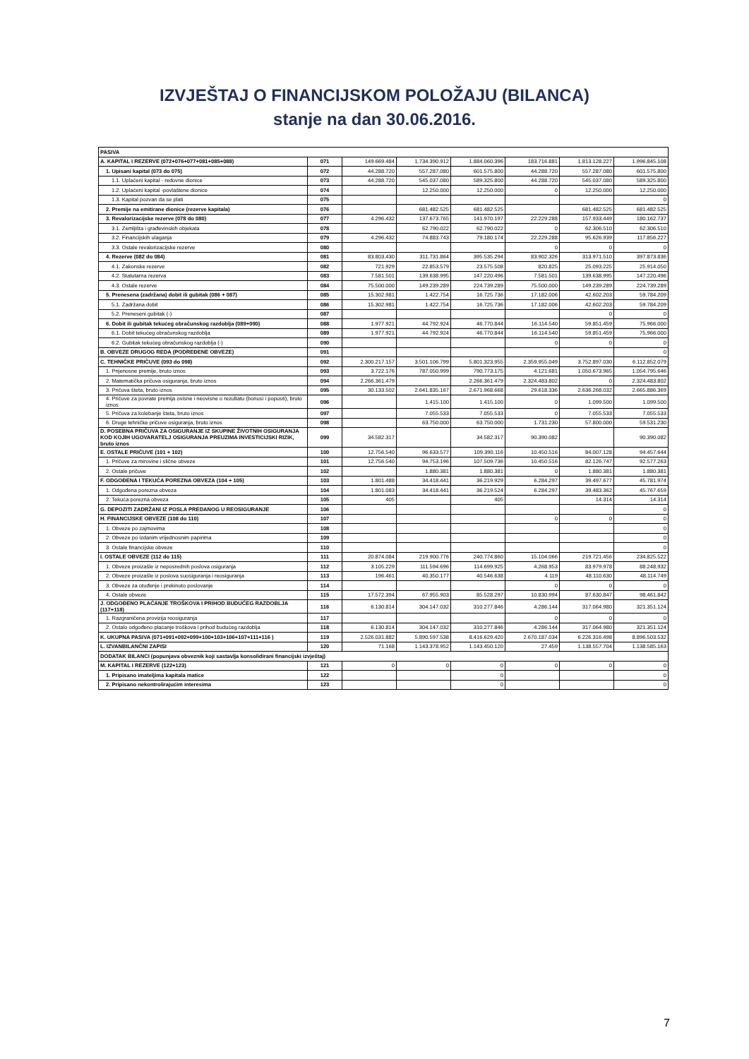IZVJEŠTAJ O FINANCIJSKOM POLOŽAJU (BILANCA)
stanje na dan 30.06.2016.
| PASIVA | | | | | | | |
| A. KAPITAL I REZERVE (072+076+077+081+085+088) | 071 | 149.669.484 | 1.734.390.912 | 1.884.060.396 | 183.716.881 | 1.813.128.227 | 1.996.845.108 |
| 1. Upisani kapital (073 do 075) | 072 | 44.288.720 | 557.287.080 | 601.575.800 | 44.288.720 | 557.287.080 | 601.575.800 |
| 1.1. Uplaćeni kapital - redovne dionice | 073 | 44.288.720 | 545.037.080 | 589.325.800 | 44.288.720 | 545.037.080 | 589.325.800 |
| 1.2. Uplaćeni kapital -povlaštene dionice | 074 | | 12.250.000 | 12.250.000 | 0 | 12.250.000 | 12.250.000 |
| 1.3. Kapital pozvan da se plati | 075 | | | | | | 0 |
| 2. Premije na emitirane dionice (rezerve kapitala) | 076 | | 681.482.525 | 681.482.525 | | 681.482.525 | 681.482.525 |
| 3. Revalorizacijske rezerve (078 do 080) | 077 | 4.296.432 | 137.673.765 | 141.970.197 | 22.229.288 | 157.933.449 | 180.162.737 |
| 3.1. Zemljišta i građevinskih objekata | 078 | | 62.790.022 | 62.790.022 | 0 | 62.306.510 | 62.306.510 |
| 3.2. Financijskih ulaganja | 079 | 4.296.432 | 74.883.743 | 79.180.174 | 22.229.288 | 95.626.939 | 117.856.227 |
| 3.3. Ostale revalorizacijske rezerve | 080 | | | | 0 | 0 | 0 |
| 4. Rezerve (082 do 084) | 081 | 83.803.430 | 311.731.864 | 395.535.294 | 83.902.326 | 313.971.510 | 397.873.836 |
| 4.1. Zakonske rezerve | 082 | 721.929 | 22.853.579 | 23.575.508 | 820.825 | 25.093.225 | 25.914.050 |
| 4.2. Statutarna rezerva | 083 | 7.581.501 | 139.638.995 | 147.220.496 | 7.581.501 | 139.638.995 | 147.220.496 |
| 4.3. Ostale rezerve | 084 | 75.500.000 | 149.239.289 | 224.739.289 | 75.500.000 | 149.239.289 | 224.739.289 |
| 5. Prenesena (zadržana) dobit ili gubitak (086 + 087) | 085 | 15.302.981 | 1.422.754 | 16.725.736 | 17.182.006 | 42.602.203 | 59.784.209 |
| 5.1. Zadržana dobit | 086 | 15.302.981 | 1.422.754 | 16.725.736 | 17.182.006 | 42.602.203 | 59.784.209 |
| 5.2. Preneseni gubitak (-) | 087 | | | | | 0 | 0 |
| 6. Dobit ili gubitak tekućeg obračunskog razdoblja (089+090) | 088 | 1.977.921 | 44.792.924 | 46.770.844 | 16.114.540 | 59.851.459 | 75.966.000 |
| 6.1. Dobit tekućeg obračunskog razdoblja | 089 | 1.977.921 | 44.792.924 | 46.770.844 | 16.114.540 | 59.851.459 | 75.966.000 |
| 6.2. Gubitak tekućeg obračunskog razdoblja (-) | 090 | | | | 0 | 0 | 0 |
| B. OBVEZE DRUGOG REDA (PODREĐENE OBVEZE) | 091 | | | | | | 0 |
| C. TEHNIČKE PRIČUVE (093 do 098) | 092 | 2.300.217.157 | 3.501.106.799 | 5.801.323.955 | 2.359.955.049 | 3.752.897.030 | 6.112.852.079 |
| 1. Prijenosne premije, bruto iznos | 093 | 3.722.176 | 787.050.999 | 790.773.175 | 4.121.681 | 1.050.673.965 | 1.054.795.646 |
| 2. Matematička pričuva osiguranja, bruto iznos | 094 | 2.266.361.479 | | 2.266.361.479 | 2.324.483.802 | 0 | 2.324.483.802 |
| 3. Pričuva šteta, bruto iznos | 095 | 30.133.502 | 2.641.835.167 | 2.671.968.668 | 29.618.336 | 2.636.268.032 | 2.665.886.369 |
| 4. Pričuve za povrate premija ovisne i neovisne o rezultatu (bonusi i popusti), bruto iznos | 096 | | 1.415.100 | 1.415.100 | 0 | 1.099.500 | 1.099.500 |
| 5. Pričuva za kolebanje šteta, bruto iznos | 097 | | 7.055.533 | 7.055.533 | 0 | 7.055.533 | 7.055.533 |
| 6. Druge tehničke pričuve osiguranja, bruto iznos | 098 | | 63.750.000 | 63.750.000 | 1.731.230 | 57.800.000 | 59.531.230 |
| D. POSEBNA PRIČUVA ZA OSIGURANJE IZ SKUPINE ŽIVOTNIH OSIGURANJA KOD KOJIH UGOVARATELJ OSIGURANJA PREUZIMA INVESTICIJSKI RIZIK, bruto iznos | 099 | 34.582.317 | | 34.582.317 | 90.390.082 | | 90.390.082 |
| E. OSTALE PRIČUVE (101 + 102) | 100 | 12.756.540 | 96.633.577 | 109.390.116 | 10.450.516 | 84.007.128 | 94.457.644 |
| 1. Pričuve za mirovine i slične obveze | 101 | 12.756.540 | 94.753.196 | 107.509.736 | 10.450.516 | 82.126.747 | 92.577.263 |
| 2. Ostale pričuve | 102 | | 1.880.381 | 1.880.381 | 0 | 1.880.381 | 1.880.381 |
| F. ODGOĐENA I TEKUĆA POREZNA OBVEZA (104 + 105) | 103 | 1.801.488 | 34.418.441 | 36.219.929 | 6.284.297 | 39.497.677 | 45.781.974 |
| 1. Odgođena porezna obveza | 104 | 1.801.083 | 34.418.441 | 36.219.524 | 6.284.297 | 39.483.362 | 45.767.659 |
| 2. Tekuća porezna obveza | 105 | 405 | | 405 | | 14.314 | 14.314 |
| G. DEPOZITI ZADRŽANI IZ POSLA PREDANOG U REOSIGURANJE | 106 | | | | | | 0 |
| H. FINANCIJSKE OBVEZE (108 do 110) | 107 | | | | 0 | 0 | 0 |
| 1. Obveze po zajmovima | 108 | | | | | | 0 |
| 2. Obveze po izdanim vrijednosnim papirima | 109 | | | | | | 0 |
| 3. Ostale financijske obveze | 110 | | | | | | 0 |
| I. OSTALE OBVEZE (112 do 115) | 111 | 20.874.084 | 219.900.776 | 240.774.860 | 15.104.066 | 219.721.456 | 234.825.522 |
| 1. Obveze proizašle iz neposrednih poslova osiguranja | 112 | 3.105.229 | 111.594.696 | 114.699.925 | 4.268.953 | 83.979.978 | 88.248.932 |
| 2. Obveze proizašle iz poslova suosiguranja i reosiguranja | 113 | 196.461 | 40.350.177 | 40.546.638 | 4.119 | 48.110.630 | 48.114.749 |
| 3. Obveze za otuđenje i prekinuto poslovanje | 114 | | | | 0 | 0 | 0 |
| 4. Ostale obveze | 115 | 17.572.394 | 67.955.903 | 85.528.297 | 10.830.994 | 87.630.847 | 98.461.842 |
| J. ODGOĐENO PLAĆANJE TROŠKOVA I PRIHOD BUDUĆEG RAZDOBLJA (117+118) | 116 | 6.130.814 | 304.147.032 | 310.277.846 | 4.286.144 | 317.064.980 | 321.351.124 |
| 1. Razgraničena provizija reosiguranja | 117 | | | | 0 | 0 | 0 |
| 2. Ostalo odgođeno plaćanje troškova i prihod budućeg razdoblja | 118 | 6.130.814 | 304.147.032 | 310.277.846 | 4.286.144 | 317.064.980 | 321.351.124 |
| K. UKUPNA PASIVA (071+091+092+099+100+103+106+107+111+116 ) | 119 | 2.526.031.882 | 5.890.597.538 | 8.416.629.420 | 2.670.187.034 | 6.226.316.498 | 8.896.503.532 |
| L. IZVANBILANČNI ZAPISI | 120 | 71.168 | 1.143.378.952 | 1.143.450.120 | 27.459 | 1.138.557.704 | 1.138.585.163 |
| DODATAK BILANCI (popunjava obveznik koji sastavlja konsolidirani financijski izvještaj) | | | | | | | |
| M. KAPITAL I REZERVE (122+123) | 121 | 0 | 0 | 0 | 0 | 0 | 0 |
| 1. Pripisano imateljima kapitala matice | 122 | | | 0 | | | 0 |
| 2. Pripisano nekontrolirajućim interesima | 123 | | | 0 | | | 0 |
7